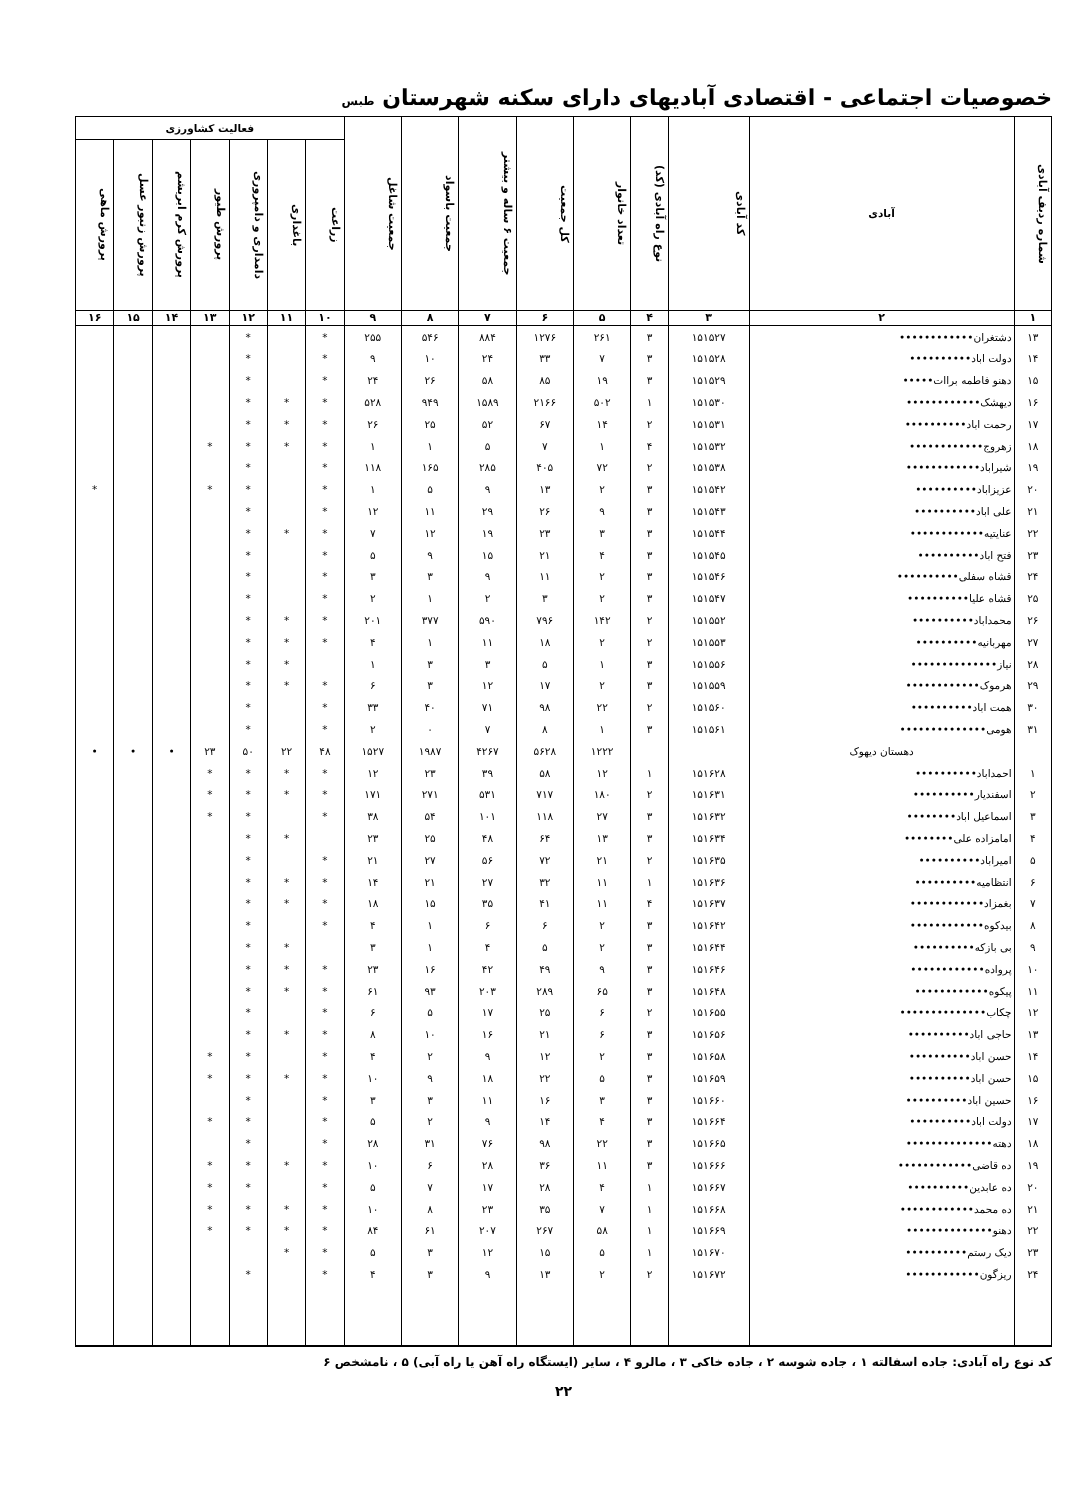خصوصیات اجتماعی - اقتصادی آبادیهای دارای سکنه شهرستان طبس
| شماره ردیف آبادی | آبادی | کد آبادی | نوع راه آبادی (کد) | تعداد خانوار | کل جمعیت | جمعیت ۶ ساله و بیشتر | جمعیت باسواد | جمعیت شاغل | فعالیت کشاورزی | | | | | | |
| --- | --- | --- | --- | --- | --- | --- | --- | --- | --- | --- | --- | --- | --- | --- | --- |
| | | | | | | | | | زراعت | باغداری | دامداری و دامپروری | پرورش طیور | پرورش کرم ابریشم | پرورش زنبور عسل | پرورش ماهی |
| ۱ | ۲ | ۳ | ۴ | ۵ | ۶ | ۷ | ۸ | ۹ | ۱۰ | ۱۱ | ۱۲ | ۱۳ | ۱۴ | ۱۵ | ۱۶ |
| ۱۳ | دشتغران•••••••••••• | ۱۵۱۵۲۷ | ۳ | ۲۶۱ | ۱۲۷۶ | ۸۸۴ | ۵۴۶ | ۲۵۵ | * | | * | | | | |
| ۱۴ | دولت اباد•••••••••• | ۱۵۱۵۲۸ | ۳ | ۷ | ۳۳ | ۲۴ | ۱۰ | ۹ | * | | * | | | | |
| ۱۵ | دهنو فاطمه براات••••• | ۱۵۱۵۲۹ | ۳ | ۱۹ | ۸۵ | ۵۸ | ۲۶ | ۲۴ | * | | * | | | | |
| ۱۶ | دیهشک•••••••••••• | ۱۵۱۵۳۰ | ۱ | ۵۰۲ | ۲۱۶۶ | ۱۵۸۹ | ۹۴۹ | ۵۲۸ | * | * | * | | | | |
| ۱۷ | رحمت اباد•••••••••• | ۱۵۱۵۳۱ | ۲ | ۱۴ | ۶۷ | ۵۲ | ۲۵ | ۲۶ | * | * | * | | | | |
| ۱۸ | زهروج•••••••••••• | ۱۵۱۵۳۲ | ۴ | ۱ | ۷ | ۵ | ۱ | ۱ | * | * | * | * | | | |
| ۱۹ | شیراباد•••••••••••• | ۱۵۱۵۳۸ | ۲ | ۷۲ | ۴۰۵ | ۲۸۵ | ۱۶۵ | ۱۱۸ | * | | * | | | | |
| ۲۰ | عزیزاباد•••••••••• | ۱۵۱۵۴۲ | ۳ | ۲ | ۱۳ | ۹ | ۵ | ۱ | * | | * | * | | | * |
| ۲۱ | علی اباد•••••••••• | ۱۵۱۵۴۳ | ۳ | ۹ | ۲۶ | ۲۹ | ۱۱ | ۱۲ | * | | * | | | | |
| ۲۲ | عنایتیه•••••••••••• | ۱۵۱۵۴۴ | ۳ | ۳ | ۲۳ | ۱۹ | ۱۲ | ۷ | * | * | * | | | | |
| ۲۳ | فتح اباد•••••••••• | ۱۵۱۵۴۵ | ۳ | ۴ | ۲۱ | ۱۵ | ۹ | ۵ | * | | * | | | | |
| ۲۴ | قشاه سفلی•••••••••• | ۱۵۱۵۴۶ | ۳ | ۲ | ۱۱ | ۹ | ۳ | ۳ | * | | * | | | | |
| ۲۵ | قشاه علیا•••••••••• | ۱۵۱۵۴۷ | ۳ | ۲ | ۳ | ۲ | ۱ | ۲ | * | | * | | | | |
| ۲۶ | محمداباد•••••••••• | ۱۵۱۵۵۲ | ۲ | ۱۴۲ | ۷۹۶ | ۵۹۰ | ۳۷۷ | ۲۰۱ | * | * | * | | | | |
| ۲۷ | مهربانیه•••••••••• | ۱۵۱۵۵۳ | ۲ | ۲ | ۱۸ | ۱۱ | ۱ | ۴ | * | * | * | | | | |
| ۲۸ | نیاز•••••••••••••• | ۱۵۱۵۵۶ | ۳ | ۱ | ۵ | ۳ | ۳ | ۱ | | * | * | | | | |
| ۲۹ | هرموک•••••••••••• | ۱۵۱۵۵۹ | ۳ | ۲ | ۱۷ | ۱۲ | ۳ | ۶ | * | * | * | | | | |
| ۳۰ | همت اباد•••••••••• | ۱۵۱۵۶۰ | ۲ | ۲۲ | ۹۸ | ۷۱ | ۴۰ | ۳۳ | * | | * | | | | |
| ۳۱ | هومی•••••••••••••• | ۱۵۱۵۶۱ | ۳ | ۱ | ۸ | ۷ | ۰ | ۲ | * | | * | | | | |
| | دهستان دیهوک | | | ۱۲۲۲ | ۵۶۲۸ | ۴۲۶۷ | ۱۹۸۷ | ۱۵۲۷ | ۴۸ | ۲۲ | ۵۰ | ۲۳ | • | • | • |
| ۱ | احمداباد•••••••••• | ۱۵۱۶۲۸ | ۱ | ۱۲ | ۵۸ | ۳۹ | ۲۳ | ۱۲ | * | * | * | * | | | |
| ۲ | اسفندیار•••••••••• | ۱۵۱۶۳۱ | ۲ | ۱۸۰ | ۷۱۷ | ۵۳۱ | ۲۷۱ | ۱۷۱ | * | * | * | * | | | |
| ۳ | اسماعیل اباد•••••••• | ۱۵۱۶۳۲ | ۳ | ۲۷ | ۱۱۸ | ۱۰۱ | ۵۴ | ۳۸ | * | | * | * | | | |
| ۴ | امامزاده علی•••••••• | ۱۵۱۶۳۴ | ۳ | ۱۳ | ۶۴ | ۴۸ | ۲۵ | ۲۳ | | * | * | | | | |
| ۵ | امیراباد•••••••••• | ۱۵۱۶۳۵ | ۲ | ۲۱ | ۷۲ | ۵۶ | ۲۷ | ۲۱ | * | | * | | | | |
| ۶ | انتظامیه•••••••••• | ۱۵۱۶۳۶ | ۱ | ۱۱ | ۳۲ | ۲۷ | ۲۱ | ۱۴ | * | * | * | | | | |
| ۷ | بغمزاد•••••••••••• | ۱۵۱۶۳۷ | ۴ | ۱۱ | ۴۱ | ۳۵ | ۱۵ | ۱۸ | * | * | * | | | | |
| ۸ | بیدکوه•••••••••••• | ۱۵۱۶۴۲ | ۳ | ۲ | ۶ | ۶ | ۱ | ۴ | * | | * | | | | |
| ۹ | بی بازکه•••••••••• | ۱۵۱۶۴۴ | ۳ | ۲ | ۵ | ۴ | ۱ | ۳ | | * | * | | | | |
| ۱۰ | پرواده•••••••••••• | ۱۵۱۶۴۶ | ۳ | ۹ | ۴۹ | ۴۲ | ۱۶ | ۲۳ | * | * | * | | | | |
| ۱۱ | پیکوه•••••••••••• | ۱۵۱۶۴۸ | ۳ | ۶۵ | ۲۸۹ | ۲۰۳ | ۹۳ | ۶۱ | * | * | * | | | | |
| ۱۲ | چکاب•••••••••••••• | ۱۵۱۶۵۵ | ۲ | ۶ | ۲۵ | ۱۷ | ۵ | ۶ | * | | * | | | | |
| ۱۳ | حاجی اباد•••••••••• | ۱۵۱۶۵۶ | ۳ | ۶ | ۲۱ | ۱۶ | ۱۰ | ۸ | * | * | * | | | | |
| ۱۴ | حسن اباد•••••••••• | ۱۵۱۶۵۸ | ۳ | ۲ | ۱۲ | ۹ | ۲ | ۴ | * | | * | * | | | |
| ۱۵ | حسن اباد•••••••••• | ۱۵۱۶۵۹ | ۳ | ۵ | ۲۲ | ۱۸ | ۹ | ۱۰ | * | * | * | * | | | |
| ۱۶ | حسین اباد•••••••••• | ۱۵۱۶۶۰ | ۳ | ۳ | ۱۶ | ۱۱ | ۳ | ۳ | * | | * | | | | |
| ۱۷ | دولت اباد•••••••••• | ۱۵۱۶۶۴ | ۳ | ۴ | ۱۴ | ۹ | ۲ | ۵ | * | | * | * | | | |
| ۱۸ | دهته•••••••••••••• | ۱۵۱۶۶۵ | ۳ | ۲۲ | ۹۸ | ۷۶ | ۳۱ | ۲۸ | * | | * | | | | |
| ۱۹ | ده قاضی•••••••••••• | ۱۵۱۶۶۶ | ۳ | ۱۱ | ۳۶ | ۲۸ | ۶ | ۱۰ | * | * | * | * | | | |
| ۲۰ | ده عابدین•••••••••• | ۱۵۱۶۶۷ | ۱ | ۴ | ۲۸ | ۱۷ | ۷ | ۵ | * | | * | * | | | |
| ۲۱ | ده محمد•••••••••••• | ۱۵۱۶۶۸ | ۱ | ۷ | ۳۵ | ۲۳ | ۸ | ۱۰ | * | * | * | * | | | |
| ۲۲ | دهنو•••••••••••••• | ۱۵۱۶۶۹ | ۱ | ۵۸ | ۲۶۷ | ۲۰۷ | ۶۱ | ۸۴ | * | * | * | * | | | |
| ۲۳ | دیک رستم•••••••••• | ۱۵۱۶۷۰ | ۱ | ۵ | ۱۵ | ۱۲ | ۳ | ۵ | * | * | | | | | |
| ۲۴ | ریزگون•••••••••••• | ۱۵۱۶۷۲ | ۲ | ۲ | ۱۳ | ۹ | ۳ | ۴ | * | | * | | | | |
کد نوع راه آبادی: جاده اسفالته ۱ ، جاده شوسه ۲ ، جاده خاکی ۳ ، مالرو ۴ ، سایر (ایستگاه راه آهن یا راه آبی) ۵ ، نامشخص ۶
۲۲